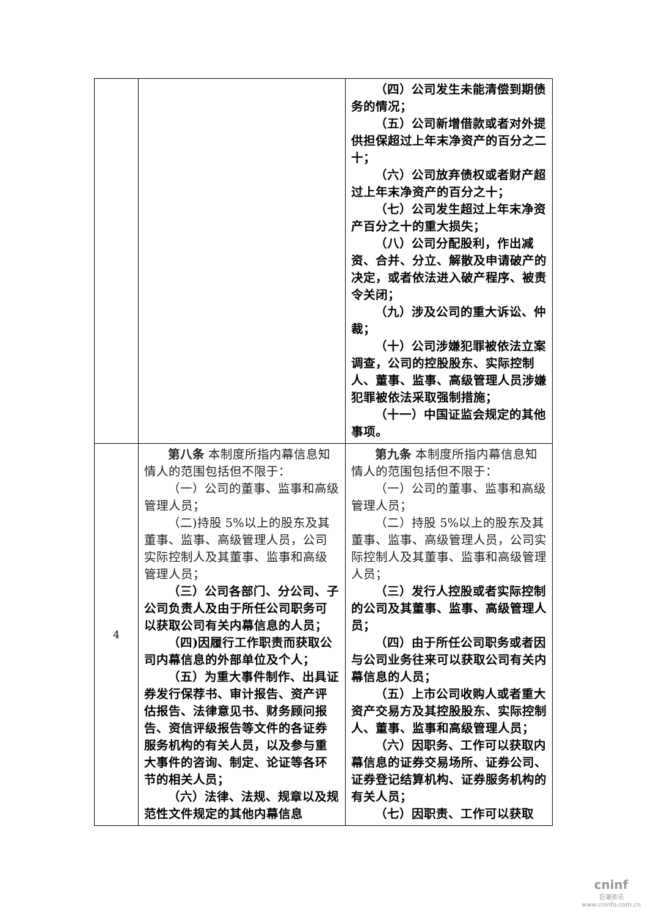| | | （四）公司发生未能清偿到期债务的情况； （五）公司新增借款或者对外提供担保超过上年末净资产的百分之二十； （六）公司放弃债权或者财产超过上年末净资产的百分之十； （七）公司发生超过上年末净资产百分之十的重大损失； （八）公司分配股利，作出减资、合并、分立、解散及申请破产的决定，或者依法进入破产程序、被责令关闭； （九）涉及公司的重大诉讼、仲裁； （十）公司涉嫌犯罪被依法立案调查，公司的控股股东、实际控制人、董事、监事、高级管理人员涉嫌犯罪被依法采取强制措施； （十一）中国证监会规定的其他事项。 |
| 4 | 第八条 本制度所指内幕信息知情人的范围包括但不限于： （一）公司的董事、监事和高级管理人员； （二)持股 5%以上的股东及其董事、监事、高级管理人员，公司实际控制人及其董事、监事和高级管理人员； （三）公司各部门、分公司、子公司负责人及由于所任公司职务可以获取公司有关内幕信息的人员； （四)因履行工作职责而获取公司内幕信息的外部单位及个人； （五）为重大事件制作、出具证券发行保荐书、审计报告、资产评估报告、法律意见书、财务顾问报告、资信评级报告等文件的各证券服务机构的有关人员，以及参与重大事件的咨询、制定、论证等各环节的相关人员； （六）法律、法规、规章以及规范性文件规定的其他内幕信息 | 第九条 本制度所指内幕信息知情人的范围包括但不限于： （一）公司的董事、监事和高级管理人员； （二）持股 5%以上的股东及其董事、监事、高级管理人员，公司实际控制人及其董事、监事和高级管理人员； （三）发行人控股或者实际控制的公司及其董事、监事、高级管理人员； （四）由于所任公司职务或者因与公司业务往来可以获取公司有关内幕信息的人员； （五）上市公司收购人或者重大资产交易方及其控股股东、实际控制人、董事、监事和高级管理人员； （六）因职务、工作可以获取内幕信息的证券交易场所、证券公司、证券登记结算机构、证券服务机构的有关人员； （七）因职责、工作可以获取 |
cninf
巨潮资讯
www.cninfo.com.cn